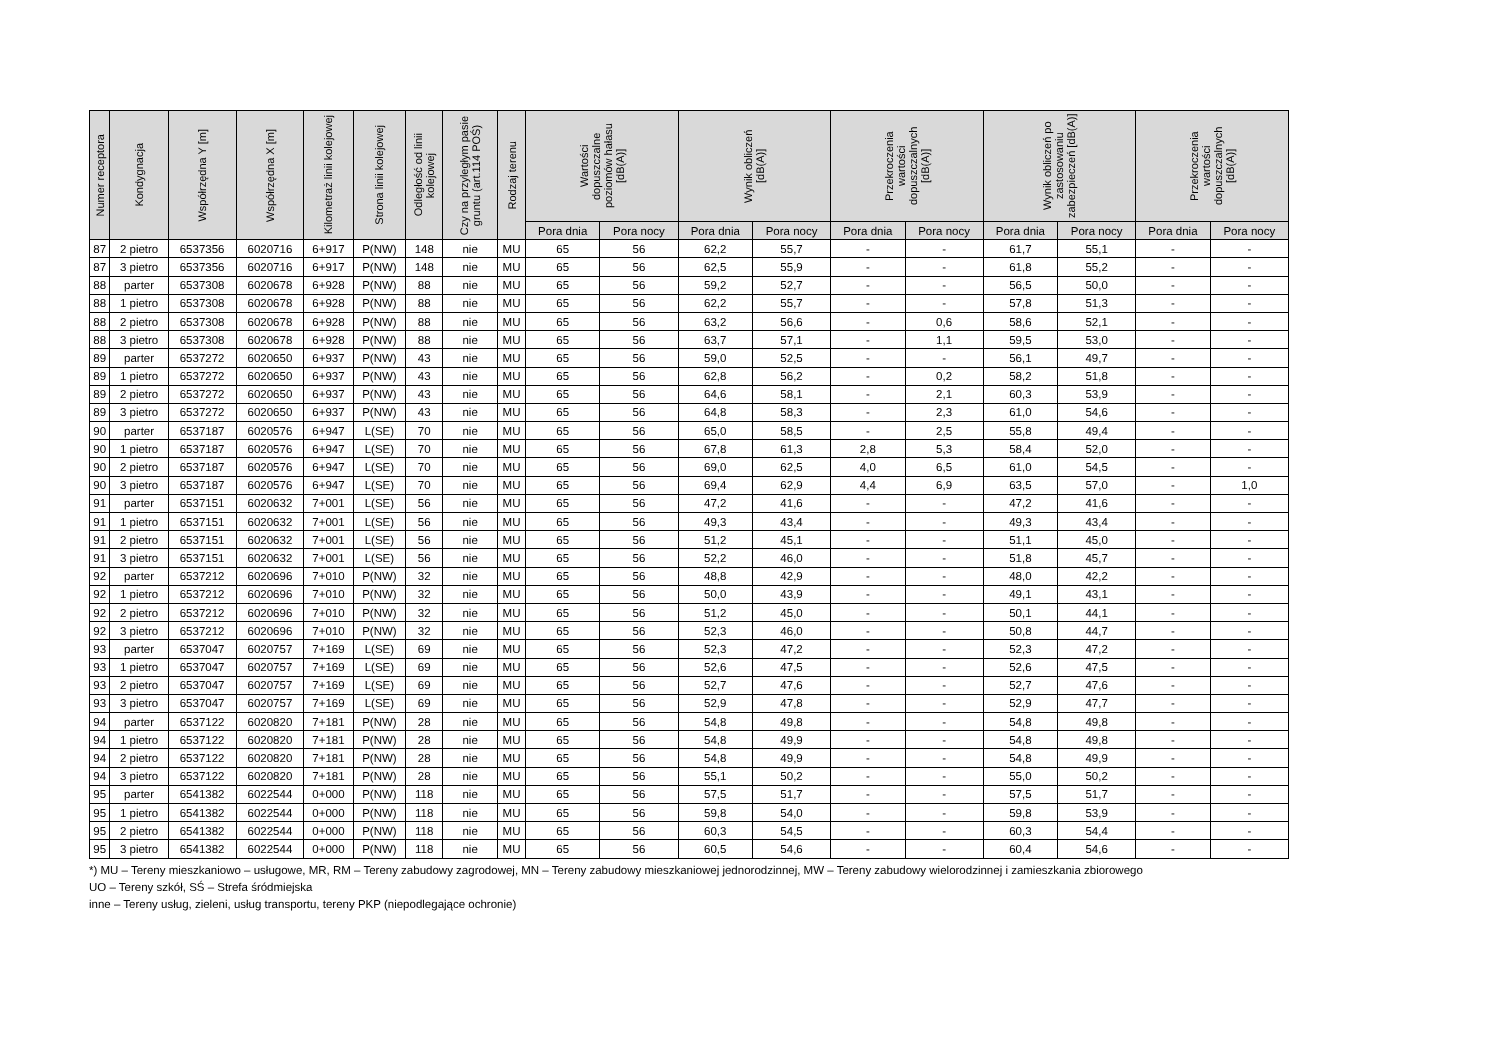| Numer receptora | Kondygnacja | Współrzędna Y [m] | Współrzędna X [m] | Kilometraż linii kolejowej | Strona linii kolejowej | Odległość od linii kolejowej | Czy na przyległym pasie gruntu (art.114 POŚ) | Rodzaj terenu | Wartości dopuszczalne poziomów hałasu [dB(A)] | | Wynik obliczeń [dB(A)] | | Przekroczenia wartości dopuszczalnych [dB(A)] | | Wynik obliczeń po zastosowaniu zabezpieczeń [dB(A)] | | Przekroczenia wartości dopuszczalnych [dB(A)] | |
| --- | --- | --- | --- | --- | --- | --- | --- | --- | --- | --- | --- | --- | --- | --- | --- | --- | --- | --- |
| | | | | | | | | | Pora dnia | Pora nocy | Pora dnia | Pora nocy | Pora dnia | Pora nocy | Pora dnia | Pora nocy | Pora dnia | Pora nocy |
| 87 | 2 pietro | 6537356 | 6020716 | 6+917 | P(NW) | 148 | nie | MU | 65 | 56 | 62,2 | 55,7 | - | - | 61,7 | 55,1 | - | - |
| 87 | 3 pietro | 6537356 | 6020716 | 6+917 | P(NW) | 148 | nie | MU | 65 | 56 | 62,5 | 55,9 | - | - | 61,8 | 55,2 | - | - |
| 88 | parter | 6537308 | 6020678 | 6+928 | P(NW) | 88 | nie | MU | 65 | 56 | 59,2 | 52,7 | - | - | 56,5 | 50,0 | - | - |
| 88 | 1 pietro | 6537308 | 6020678 | 6+928 | P(NW) | 88 | nie | MU | 65 | 56 | 62,2 | 55,7 | - | - | 57,8 | 51,3 | - | - |
| 88 | 2 pietro | 6537308 | 6020678 | 6+928 | P(NW) | 88 | nie | MU | 65 | 56 | 63,2 | 56,6 | - | 0,6 | 58,6 | 52,1 | - | - |
| 88 | 3 pietro | 6537308 | 6020678 | 6+928 | P(NW) | 88 | nie | MU | 65 | 56 | 63,7 | 57,1 | - | 1,1 | 59,5 | 53,0 | - | - |
| 89 | parter | 6537272 | 6020650 | 6+937 | P(NW) | 43 | nie | MU | 65 | 56 | 59,0 | 52,5 | - | - | 56,1 | 49,7 | - | - |
| 89 | 1 pietro | 6537272 | 6020650 | 6+937 | P(NW) | 43 | nie | MU | 65 | 56 | 62,8 | 56,2 | - | 0,2 | 58,2 | 51,8 | - | - |
| 89 | 2 pietro | 6537272 | 6020650 | 6+937 | P(NW) | 43 | nie | MU | 65 | 56 | 64,6 | 58,1 | - | 2,1 | 60,3 | 53,9 | - | - |
| 89 | 3 pietro | 6537272 | 6020650 | 6+937 | P(NW) | 43 | nie | MU | 65 | 56 | 64,8 | 58,3 | - | 2,3 | 61,0 | 54,6 | - | - |
| 90 | parter | 6537187 | 6020576 | 6+947 | L(SE) | 70 | nie | MU | 65 | 56 | 65,0 | 58,5 | - | 2,5 | 55,8 | 49,4 | - | - |
| 90 | 1 pietro | 6537187 | 6020576 | 6+947 | L(SE) | 70 | nie | MU | 65 | 56 | 67,8 | 61,3 | 2,8 | 5,3 | 58,4 | 52,0 | - | - |
| 90 | 2 pietro | 6537187 | 6020576 | 6+947 | L(SE) | 70 | nie | MU | 65 | 56 | 69,0 | 62,5 | 4,0 | 6,5 | 61,0 | 54,5 | - | - |
| 90 | 3 pietro | 6537187 | 6020576 | 6+947 | L(SE) | 70 | nie | MU | 65 | 56 | 69,4 | 62,9 | 4,4 | 6,9 | 63,5 | 57,0 | - | 1,0 |
| 91 | parter | 6537151 | 6020632 | 7+001 | L(SE) | 56 | nie | MU | 65 | 56 | 47,2 | 41,6 | - | - | 47,2 | 41,6 | - | - |
| 91 | 1 pietro | 6537151 | 6020632 | 7+001 | L(SE) | 56 | nie | MU | 65 | 56 | 49,3 | 43,4 | - | - | 49,3 | 43,4 | - | - |
| 91 | 2 pietro | 6537151 | 6020632 | 7+001 | L(SE) | 56 | nie | MU | 65 | 56 | 51,2 | 45,1 | - | - | 51,1 | 45,0 | - | - |
| 91 | 3 pietro | 6537151 | 6020632 | 7+001 | L(SE) | 56 | nie | MU | 65 | 56 | 52,2 | 46,0 | - | - | 51,8 | 45,7 | - | - |
| 92 | parter | 6537212 | 6020696 | 7+010 | P(NW) | 32 | nie | MU | 65 | 56 | 48,8 | 42,9 | - | - | 48,0 | 42,2 | - | - |
| 92 | 1 pietro | 6537212 | 6020696 | 7+010 | P(NW) | 32 | nie | MU | 65 | 56 | 50,0 | 43,9 | - | - | 49,1 | 43,1 | - | - |
| 92 | 2 pietro | 6537212 | 6020696 | 7+010 | P(NW) | 32 | nie | MU | 65 | 56 | 51,2 | 45,0 | - | - | 50,1 | 44,1 | - | - |
| 92 | 3 pietro | 6537212 | 6020696 | 7+010 | P(NW) | 32 | nie | MU | 65 | 56 | 52,3 | 46,0 | - | - | 50,8 | 44,7 | - | - |
| 93 | parter | 6537047 | 6020757 | 7+169 | L(SE) | 69 | nie | MU | 65 | 56 | 52,3 | 47,2 | - | - | 52,3 | 47,2 | - | - |
| 93 | 1 pietro | 6537047 | 6020757 | 7+169 | L(SE) | 69 | nie | MU | 65 | 56 | 52,6 | 47,5 | - | - | 52,6 | 47,5 | - | - |
| 93 | 2 pietro | 6537047 | 6020757 | 7+169 | L(SE) | 69 | nie | MU | 65 | 56 | 52,7 | 47,6 | - | - | 52,7 | 47,6 | - | - |
| 93 | 3 pietro | 6537047 | 6020757 | 7+169 | L(SE) | 69 | nie | MU | 65 | 56 | 52,9 | 47,8 | - | - | 52,9 | 47,7 | - | - |
| 94 | parter | 6537122 | 6020820 | 7+181 | P(NW) | 28 | nie | MU | 65 | 56 | 54,8 | 49,8 | - | - | 54,8 | 49,8 | - | - |
| 94 | 1 pietro | 6537122 | 6020820 | 7+181 | P(NW) | 28 | nie | MU | 65 | 56 | 54,8 | 49,9 | - | - | 54,8 | 49,8 | - | - |
| 94 | 2 pietro | 6537122 | 6020820 | 7+181 | P(NW) | 28 | nie | MU | 65 | 56 | 54,8 | 49,9 | - | - | 54,8 | 49,9 | - | - |
| 94 | 3 pietro | 6537122 | 6020820 | 7+181 | P(NW) | 28 | nie | MU | 65 | 56 | 55,1 | 50,2 | - | - | 55,0 | 50,2 | - | - |
| 95 | parter | 6541382 | 6022544 | 0+000 | P(NW) | 118 | nie | MU | 65 | 56 | 57,5 | 51,7 | - | - | 57,5 | 51,7 | - | - |
| 95 | 1 pietro | 6541382 | 6022544 | 0+000 | P(NW) | 118 | nie | MU | 65 | 56 | 59,8 | 54,0 | - | - | 59,8 | 53,9 | - | - |
| 95 | 2 pietro | 6541382 | 6022544 | 0+000 | P(NW) | 118 | nie | MU | 65 | 56 | 60,3 | 54,5 | - | - | 60,3 | 54,4 | - | - |
| 95 | 3 pietro | 6541382 | 6022544 | 0+000 | P(NW) | 118 | nie | MU | 65 | 56 | 60,5 | 54,6 | - | - | 60,4 | 54,6 | - | - |
*) MU – Tereny mieszkaniowo – usługowe, MR, RM – Tereny zabudowy zagrodowej, MN – Tereny zabudowy mieszkaniowej jednorodzinnej, MW – Tereny zabudowy wielorodzinnej i zamieszkania zbiorowego
UO – Tereny szkół, SŚ – Strefa śródmiejska
inne – Tereny usług, zieleni, usług transportu, tereny PKP (niepodlegające ochronie)